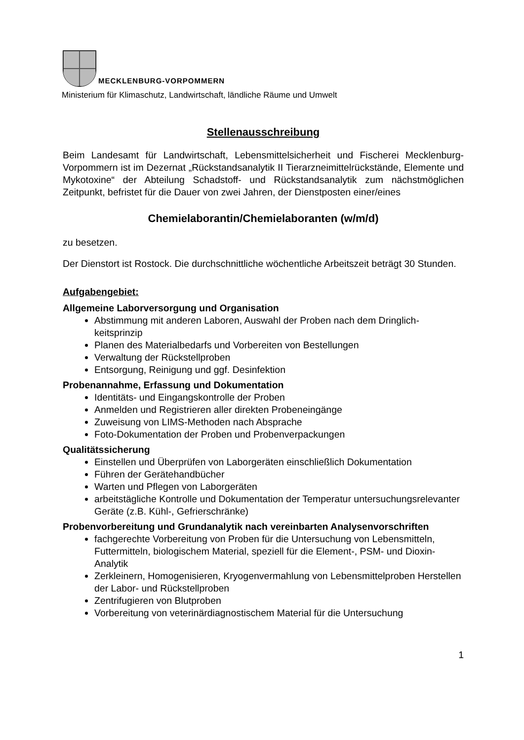MECKLENBURG-VORPOMMERN
Ministerium für Klimaschutz, Landwirtschaft, ländliche Räume und Umwelt
Stellenausschreibung
Beim Landesamt für Landwirtschaft, Lebensmittelsicherheit und Fischerei Mecklen­burg-Vorpommern ist im Dezernat „Rückstandsanalytik II Tierarzneimittelrückstände, Elemente und Mykotoxine“ der Abteilung Schadstoff- und Rückstandsanalytik zum nächstmöglichen Zeitpunkt, befristet für die Dauer von zwei Jahren, der Dienstposten einer/eines
Chemielaborantin/Chemielaboranten (w/m/d)
zu besetzen.
Der Dienstort ist Rostock. Die durchschnittliche wöchentliche Arbeitszeit beträgt 30 Stunden.
Aufgabengebiet:
Allgemeine Laborversorgung und Organisation
Abstimmung mit anderen Laboren, Auswahl der Proben nach dem Dringlich­keitsprinzip
Planen des Materialbedarfs und Vorbereiten von Bestellungen
Verwaltung der Rückstellproben
Entsorgung, Reinigung und ggf. Desinfektion
Probenannahme, Erfassung und Dokumentation
Identitäts- und Eingangskontrolle der Proben
Anmelden und Registrieren aller direkten Probeneingänge
Zuweisung von LIMS-Methoden nach Absprache
Foto-Dokumentation der Proben und Probenverpackungen
Qualitätssicherung
Einstellen und Überprüfen von Laborgeräten einschließlich Dokumentation
Führen der Gerätehandbücher
Warten und Pflegen von Laborgeräten
arbeitstägliche Kontrolle und Dokumentation der Temperatur untersuchungs­relevanter Geräte (z.B. Kühl-, Gefrierschränke)
Probenvorbereitung und Grundanalytik nach vereinbarten Analysenvorschrif­ten
fachgerechte Vorbereitung von Proben für die Untersuchung von Lebensmit­teln, Futtermitteln, biologischem Material, speziell für die Element-, PSM- und Dioxin-Analytik
Zerkleinern, Homogenisieren, Kryogenvermahlung von Lebensmittelproben Herstellen der Labor- und Rückstellproben
Zentrifugieren von Blutproben
Vorbereitung von veterinärdiagnostischem Material für die Untersuchung
1